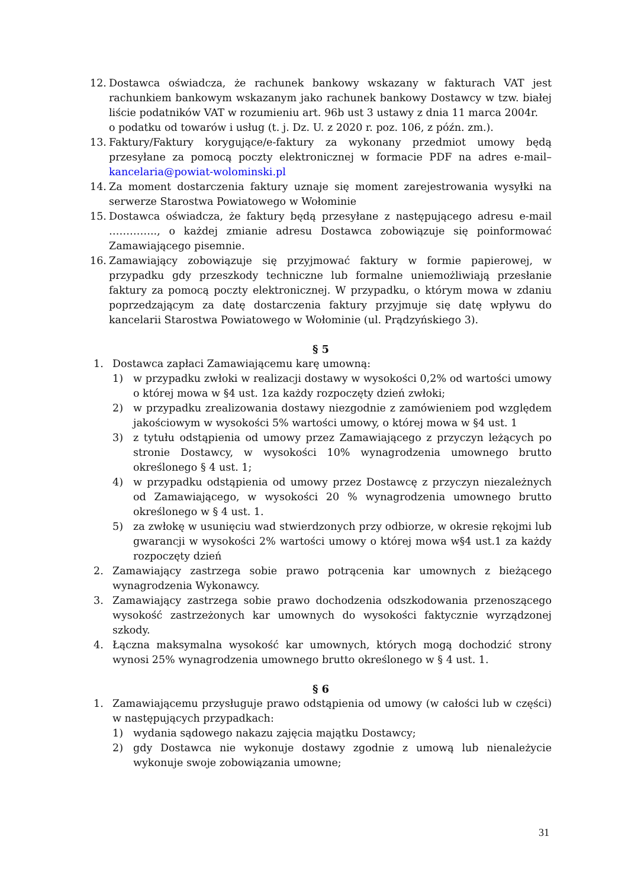12. Dostawca oświadcza, że rachunek bankowy wskazany w fakturach VAT jest rachunkiem bankowym wskazanym jako rachunek bankowy Dostawcy w tzw. białej liście podatników VAT w rozumieniu art. 96b ust 3 ustawy z dnia 11 marca 2004r.
o podatku od towarów i usług (t. j. Dz. U. z 2020 r. poz. 106, z późn. zm.).
13. Faktury/Faktury korygujące/e-faktury za wykonany przedmiot umowy będą przesyłane za pomocą poczty elektronicznej w formacie PDF na adres e-mail– kancelaria@powiat-wolominski.pl
14. Za moment dostarczenia faktury uznaje się moment zarejestrowania wysyłki na serwerze Starostwa Powiatowego w Wołominie
15. Dostawca oświadcza, że faktury będą przesyłane z następującego adresu e-mail ………….., o każdej zmianie adresu Dostawca zobowiązuje się poinformować Zamawiającego pisemnie.
16. Zamawiający zobowiązuje się przyjmować faktury w formie papierowej, w przypadku gdy przeszkody techniczne lub formalne uniemożliwiają przesłanie faktury za pomocą poczty elektronicznej. W przypadku, o którym mowa w zdaniu poprzedzającym za datę dostarczenia faktury przyjmuje się datę wpływu do kancelarii Starostwa Powiatowego w Wołominie (ul. Prądzyńskiego 3).
§ 5
1. Dostawca zapłaci Zamawiającemu karę umowną:
1) w przypadku zwłoki w realizacji dostawy w wysokości 0,2% od wartości umowy o której mowa w §4 ust. 1za każdy rozpoczęty dzień zwłoki;
2) w przypadku zrealizowania dostawy niezgodnie z zamówieniem pod względem jakościowym w wysokości 5% wartości umowy, o której mowa w §4 ust. 1
3) z tytułu odstąpienia od umowy przez Zamawiającego z przyczyn leżących po stronie Dostawcy, w wysokości 10% wynagrodzenia umownego brutto określonego § 4 ust. 1;
4) w przypadku odstąpienia od umowy przez Dostawcę z przyczyn niezależnych od Zamawiającego, w wysokości 20 % wynagrodzenia umownego brutto określonego w § 4 ust. 1.
5) za zwłokę w usunięciu wad stwierdzonych przy odbiorze, w okresie rękojmi lub gwarancji w wysokości 2% wartości umowy o której mowa w§4 ust.1 za każdy rozpoczęty dzień
2. Zamawiający zastrzega sobie prawo potrącenia kar umownych z bieżącego wynagrodzenia Wykonawcy.
3. Zamawiający zastrzega sobie prawo dochodzenia odszkodowania przenoszącego wysokość zastrzeżonych kar umownych do wysokości faktycznie wyrządzonej szkody.
4. Łączna maksymalna wysokość kar umownych, których mogą dochodzić strony wynosi 25% wynagrodzenia umownego brutto określonego w § 4 ust. 1.
§ 6
1. Zamawiającemu przysługuje prawo odstąpienia od umowy (w całości lub w części) w następujących przypadkach:
1) wydania sądowego nakazu zajęcia majątku Dostawcy;
2) gdy Dostawca nie wykonuje dostawy zgodnie z umową lub nienależycie wykonuje swoje zobowiązania umowne;
31